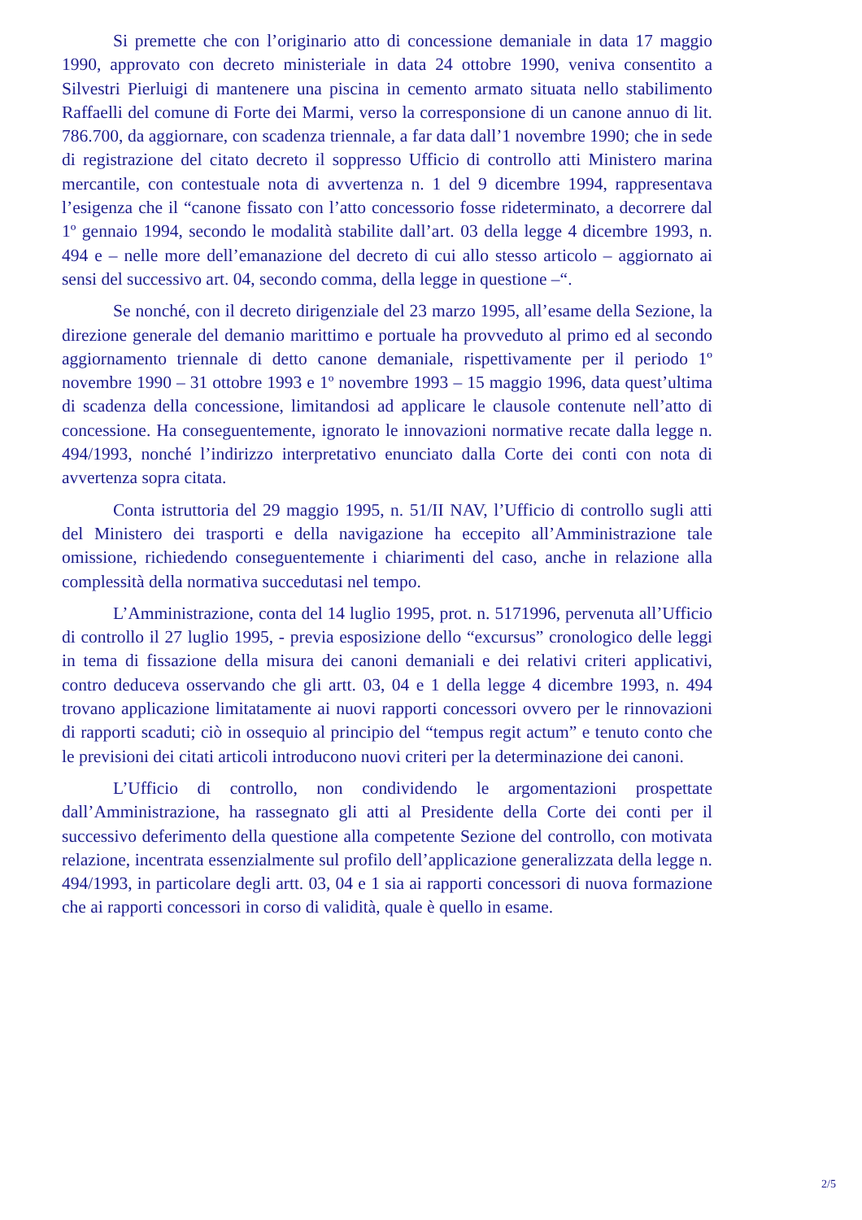Si premette che con l’originario atto di concessione demaniale in data 17 maggio 1990, approvato con decreto ministeriale in data 24 ottobre 1990, veniva consentito a Silvestri Pierluigi di mantenere una piscina in cemento armato situata nello stabilimento Raffaelli del comune di Forte dei Marmi, verso la corresponsione di un canone annuo di lit. 786.700, da aggiornare, con scadenza triennale, a far data dall’1 novembre 1990; che in sede di registrazione del citato decreto il soppresso Ufficio di controllo atti Ministero marina mercantile, con contestuale nota di avvertenza n. 1 del 9 dicembre 1994, rappresentava l’esigenza che il “canone fissato con l’atto concessorio fosse rideterminato, a decorrere dal 1º gennaio 1994, secondo le modalità stabilite dall’art. 03 della legge 4 dicembre 1993, n. 494 e – nelle more dell’emanazione del decreto di cui allo stesso articolo – aggiornato ai sensi del successivo art. 04, secondo comma, della legge in questione –“.
Se nonché, con il decreto dirigenziale del 23 marzo 1995, all’esame della Sezione, la direzione generale del demanio marittimo e portuale ha provveduto al primo ed al secondo aggiornamento triennale di detto canone demaniale, rispettivamente per il periodo 1º novembre 1990 – 31 ottobre 1993 e 1º novembre 1993 – 15 maggio 1996, data quest’ultima di scadenza della concessione, limitandosi ad applicare le clausole contenute nell’atto di concessione. Ha conseguentemente, ignorato le innovazioni normative recate dalla legge n. 494/1993, nonché l’indirizzo interpretativo enunciato dalla Corte dei conti con nota di avvertenza sopra citata.
Conta istruttoria del 29 maggio 1995, n. 51/II NAV, l’Ufficio di controllo sugli atti del Ministero dei trasporti e della navigazione ha eccepito all’Amministrazione tale omissione, richiedendo conseguentemente i chiarimenti del caso, anche in relazione alla complessità della normativa succedutasi nel tempo.
L’Amministrazione, conta del 14 luglio 1995, prot. n. 5171996, pervenuta all’Ufficio di controllo il 27 luglio 1995, - previa esposizione dello “excursus” cronologico delle leggi in tema di fissazione della misura dei canoni demaniali e dei relativi criteri applicativi, contro deduceva osservando che gli artt. 03, 04 e 1 della legge 4 dicembre 1993, n. 494 trovano applicazione limitatamente ai nuovi rapporti concessori ovvero per le rinnovazioni di rapporti scaduti; ciò in ossequio al principio del “tempus regit actum” e tenuto conto che le previsioni dei citati articoli introducono nuovi criteri per la determinazione dei canoni.
L’Ufficio di controllo, non condividendo le argomentazioni prospettate dall’Amministrazione, ha rassegnato gli atti al Presidente della Corte dei conti per il successivo deferimento della questione alla competente Sezione del controllo, con motivata relazione, incentrata essenzialmente sul profilo dell’applicazione generalizzata della legge n. 494/1993, in particolare degli artt. 03, 04 e 1 sia ai rapporti concessori di nuova formazione che ai rapporti concessori in corso di validità, quale è quello in esame.
2/5